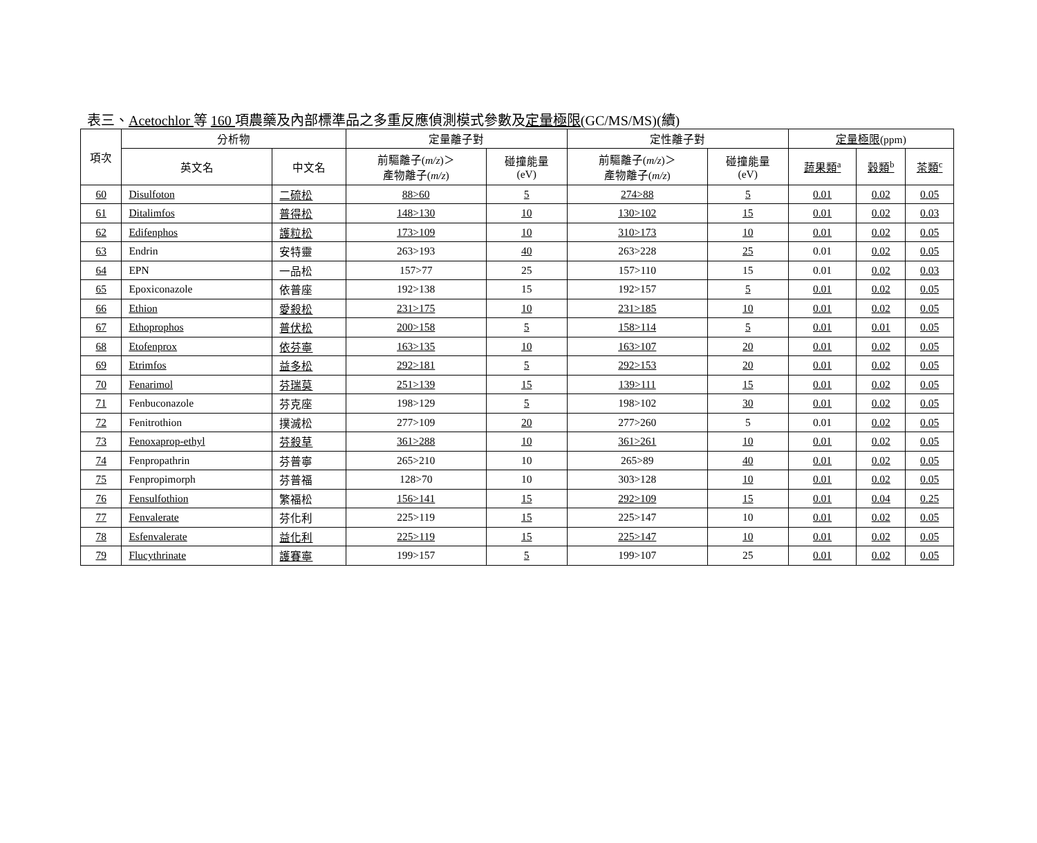表三、Acetochlor 等 160 項農藥及內部標準品之多重反應偵測模式參數及定量極限(GC/MS/MS)(續)
| 項次 | 分析物 | | 定量離子對 | | 定性離子對 | | 定量極限 (ppm) | | |
| --- | --- | --- | --- | --- | --- | --- | --- | --- | --- |
| | 英文名 | 中文名 | 前驅離子( m/z )＞ 產物離子( m/z ) | 碰撞能量 (eV) | 前驅離子( m/z )＞ 產物離子( m/z ) | 碰撞能量 (eV) | 蔬果類<sup>a</sup> | 穀類<sup>b</sup> | 茶類<sup>c</sup> |
| 60 | Disulfoton | 二硫松 | 88>60 | 5 | 274>88 | 5 | 0.01 | 0.02 | 0.05 |
| 61 | Ditalimfos | 普得松 | 148>130 | 10 | 130>102 | 15 | 0.01 | 0.02 | 0.03 |
| 62 | Edifenphos | 護粒松 | 173>109 | 10 | 310>173 | 10 | 0.01 | 0.02 | 0.05 |
| 63 | Endrin | 安特靈 | 263>193 | 40 | 263>228 | 25 | 0.01 | 0.02 | 0.05 |
| 64 | EPN | 一品松 | 157>77 | 25 | 157>110 | 15 | 0.01 | 0.02 | 0.03 |
| 65 | Epoxiconazole | 依普座 | 192>138 | 15 | 192>157 | 5 | 0.01 | 0.02 | 0.05 |
| 66 | Ethion | 愛殺松 | 231>175 | 10 | 231>185 | 10 | 0.01 | 0.02 | 0.05 |
| 67 | Ethoprophos | 普伏松 | 200>158 | 5 | 158>114 | 5 | 0.01 | 0.01 | 0.05 |
| 68 | Etofenprox | 依芬寧 | 163>135 | 10 | 163>107 | 20 | 0.01 | 0.02 | 0.05 |
| 69 | Etrimfos | 益多松 | 292>181 | 5 | 292>153 | 20 | 0.01 | 0.02 | 0.05 |
| 70 | Fenarimol | 芬瑞莫 | 251>139 | 15 | 139>111 | 15 | 0.01 | 0.02 | 0.05 |
| 71 | Fenbuconazole | 芬克座 | 198>129 | 5 | 198>102 | 30 | 0.01 | 0.02 | 0.05 |
| 72 | Fenitrothion | 撲滅松 | 277>109 | 20 | 277>260 | 5 | 0.01 | 0.02 | 0.05 |
| 73 | Fenoxaprop-ethyl | 芬殺草 | 361>288 | 10 | 361>261 | 10 | 0.01 | 0.02 | 0.05 |
| 74 | Fenpropathrin | 芬普寧 | 265>210 | 10 | 265>89 | 40 | 0.01 | 0.02 | 0.05 |
| 75 | Fenpropimorph | 芬普福 | 128>70 | 10 | 303>128 | 10 | 0.01 | 0.02 | 0.05 |
| 76 | Fensulfothion | 繁福松 | 156>141 | 15 | 292>109 | 15 | 0.01 | 0.04 | 0.25 |
| 77 | Fenvalerate | 芬化利 | 225>119 | 15 | 225>147 | 10 | 0.01 | 0.02 | 0.05 |
| 78 | Esfenvalerate | 益化利 | 225>119 | 15 | 225>147 | 10 | 0.01 | 0.02 | 0.05 |
| 79 | Flucythrinate | 護賽寧 | 199>157 | 5 | 199>107 | 25 | 0.01 | 0.02 | 0.05 |